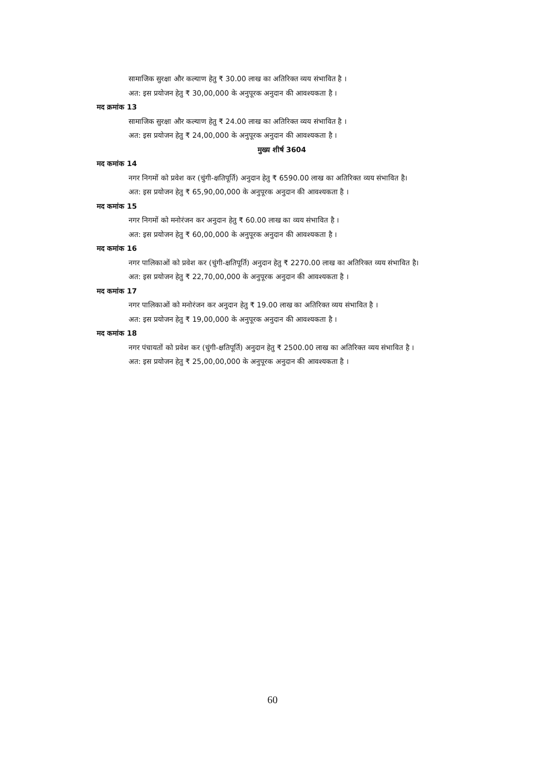सामाजिक सुरक्षा और कल्याण हेतु ₹ 30.00 लाख का अतिरिक्त व्यय संभावित है ।
अत: इस प्रयोजन हेतु ₹ 30,00,000 के अनुपूरक अनुदान की आवश्यकता है ।
मद क्रमांक 13
सामाजिक सुरक्षा और कल्याण हेतु ₹ 24.00 लाख का अतिरिक्त व्यय संभावित है ।
अत: इस प्रयोजन हेतु ₹ 24,00,000 के अनुपूरक अनुदान की आवश्यकता है ।
मुख्य शीर्ष 3604
मद कमांक 14
नगर निगमों को प्रवेश कर (चुंगी-क्षतिपूर्ति) अनुदान हेतु ₹ 6590.00 लाख का अतिरिक्त व्यय संभावित है।
अत: इस प्रयोजन हेतु ₹ 65,90,00,000 के अनुपूरक अनुदान की आवश्यकता है ।
मद कमांक 15
नगर निगमों को मनोरंजन कर अनुदान हेतु ₹ 60.00 लाख का व्यय संभावित है ।
अत: इस प्रयोजन हेतु ₹ 60,00,000 के अनुपूरक अनुदान की आवश्यकता है ।
मद कमांक 16
नगर पालिकाओं को प्रवेश कर (चुंगी-क्षतिपूर्ति) अनुदान हेतु ₹ 2270.00 लाख का अतिरिक्त व्यय संभावित है।
अत: इस प्रयोजन हेतु ₹ 22,70,00,000 के अनुपूरक अनुदान की आवश्यकता है ।
मद कमांक 17
नगर पालिकाओं को मनोरंजन कर अनुदान हेतु ₹ 19.00 लाख का अतिरिक्त व्यय संभावित है ।
अत: इस प्रयोजन हेतु ₹ 19,00,000 के अनुपूरक अनुदान की आवश्यकता है ।
मद कमांक 18
नगर पंचायतों को प्रवेश कर (चुंगी-क्षतिपूर्ति) अनुदान हेतु ₹ 2500.00 लाख का अतिरिक्त व्यय संभावित है ।
अत: इस प्रयोजन हेतु ₹ 25,00,00,000 के अनुपूरक अनुदान की आवश्यकता है ।
60